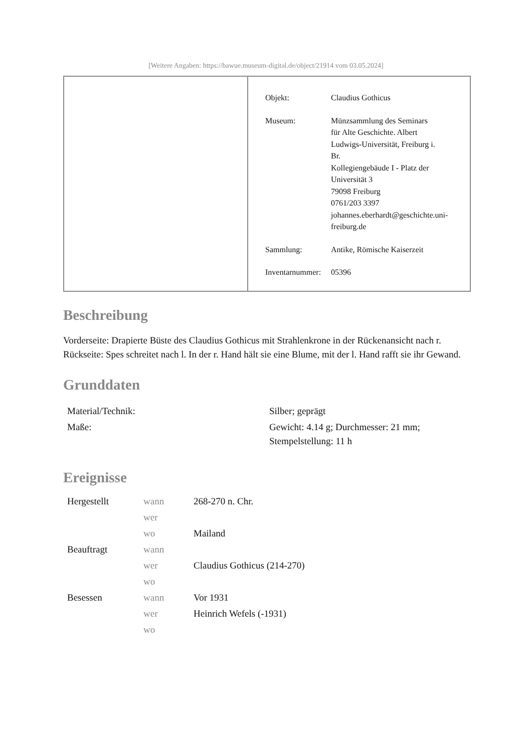[Weitere Angaben: https://bawue.museum-digital.de/object/21914 vom 03.05.2024]
| Objekt: | Claudius Gothicus |
| Museum: | Münzsammlung des Seminars für Alte Geschichte. Albert Ludwigs-Universität, Freiburg i. Br. Kollegiengebäude I - Platz der Universität 3 79098 Freiburg 0761/203 3397 johannes.eberhardt@geschichte.uni- freiburg.de |
| Sammlung: | Antike, Römische Kaiserzeit |
| Inventarnummer: | 05396 |
Beschreibung
Vorderseite: Drapierte Büste des Claudius Gothicus mit Strahlenkrone in der Rückenansicht nach r.
Rückseite: Spes schreitet nach l. In der r. Hand hält sie eine Blume, mit der l. Hand rafft sie ihr Gewand.
Grunddaten
| Material/Technik: | Silber; geprägt |
| Maße: | Gewicht: 4.14 g; Durchmesser: 21 mm; Stempelstellung: 11 h |
Ereignisse
| Hergestellt | wann | 268-270 n. Chr. |
| | wer | |
| | wo | Mailand |
| Beauftragt | wann | |
| | wer | Claudius Gothicus (214-270) |
| | wo | |
| Besessen | wann | Vor 1931 |
| | wer | Heinrich Wefels (-1931) |
| | wo | |